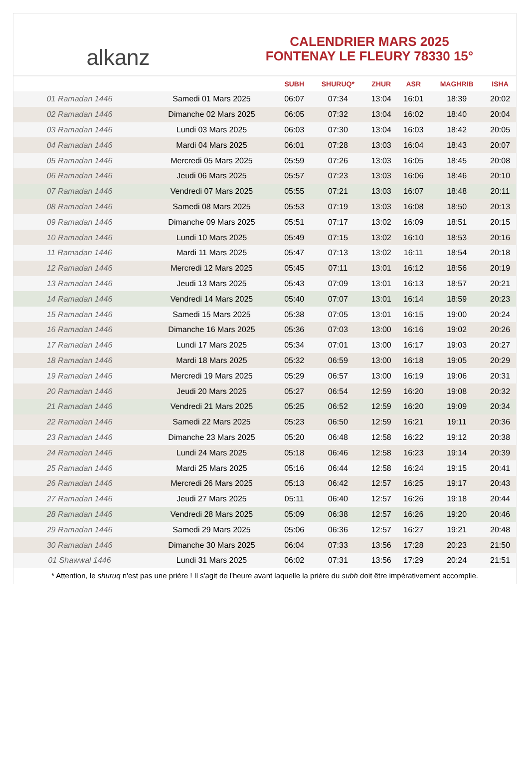alkanz
CALENDRIER MARS 2025
FONTENAY LE FLEURY 78330 15°
| | | SUBH | SHURUQ* | ZHUR | ASR | MAGHRIB | ISHA |
| --- | --- | --- | --- | --- | --- | --- | --- |
| 01 Ramadan 1446 | Samedi 01 Mars 2025 | 06:07 | 07:34 | 13:04 | 16:01 | 18:39 | 20:02 |
| 02 Ramadan 1446 | Dimanche 02 Mars 2025 | 06:05 | 07:32 | 13:04 | 16:02 | 18:40 | 20:04 |
| 03 Ramadan 1446 | Lundi 03 Mars 2025 | 06:03 | 07:30 | 13:04 | 16:03 | 18:42 | 20:05 |
| 04 Ramadan 1446 | Mardi 04 Mars 2025 | 06:01 | 07:28 | 13:03 | 16:04 | 18:43 | 20:07 |
| 05 Ramadan 1446 | Mercredi 05 Mars 2025 | 05:59 | 07:26 | 13:03 | 16:05 | 18:45 | 20:08 |
| 06 Ramadan 1446 | Jeudi 06 Mars 2025 | 05:57 | 07:23 | 13:03 | 16:06 | 18:46 | 20:10 |
| 07 Ramadan 1446 | Vendredi 07 Mars 2025 | 05:55 | 07:21 | 13:03 | 16:07 | 18:48 | 20:11 |
| 08 Ramadan 1446 | Samedi 08 Mars 2025 | 05:53 | 07:19 | 13:03 | 16:08 | 18:50 | 20:13 |
| 09 Ramadan 1446 | Dimanche 09 Mars 2025 | 05:51 | 07:17 | 13:02 | 16:09 | 18:51 | 20:15 |
| 10 Ramadan 1446 | Lundi 10 Mars 2025 | 05:49 | 07:15 | 13:02 | 16:10 | 18:53 | 20:16 |
| 11 Ramadan 1446 | Mardi 11 Mars 2025 | 05:47 | 07:13 | 13:02 | 16:11 | 18:54 | 20:18 |
| 12 Ramadan 1446 | Mercredi 12 Mars 2025 | 05:45 | 07:11 | 13:01 | 16:12 | 18:56 | 20:19 |
| 13 Ramadan 1446 | Jeudi 13 Mars 2025 | 05:43 | 07:09 | 13:01 | 16:13 | 18:57 | 20:21 |
| 14 Ramadan 1446 | Vendredi 14 Mars 2025 | 05:40 | 07:07 | 13:01 | 16:14 | 18:59 | 20:23 |
| 15 Ramadan 1446 | Samedi 15 Mars 2025 | 05:38 | 07:05 | 13:01 | 16:15 | 19:00 | 20:24 |
| 16 Ramadan 1446 | Dimanche 16 Mars 2025 | 05:36 | 07:03 | 13:00 | 16:16 | 19:02 | 20:26 |
| 17 Ramadan 1446 | Lundi 17 Mars 2025 | 05:34 | 07:01 | 13:00 | 16:17 | 19:03 | 20:27 |
| 18 Ramadan 1446 | Mardi 18 Mars 2025 | 05:32 | 06:59 | 13:00 | 16:18 | 19:05 | 20:29 |
| 19 Ramadan 1446 | Mercredi 19 Mars 2025 | 05:29 | 06:57 | 13:00 | 16:19 | 19:06 | 20:31 |
| 20 Ramadan 1446 | Jeudi 20 Mars 2025 | 05:27 | 06:54 | 12:59 | 16:20 | 19:08 | 20:32 |
| 21 Ramadan 1446 | Vendredi 21 Mars 2025 | 05:25 | 06:52 | 12:59 | 16:20 | 19:09 | 20:34 |
| 22 Ramadan 1446 | Samedi 22 Mars 2025 | 05:23 | 06:50 | 12:59 | 16:21 | 19:11 | 20:36 |
| 23 Ramadan 1446 | Dimanche 23 Mars 2025 | 05:20 | 06:48 | 12:58 | 16:22 | 19:12 | 20:38 |
| 24 Ramadan 1446 | Lundi 24 Mars 2025 | 05:18 | 06:46 | 12:58 | 16:23 | 19:14 | 20:39 |
| 25 Ramadan 1446 | Mardi 25 Mars 2025 | 05:16 | 06:44 | 12:58 | 16:24 | 19:15 | 20:41 |
| 26 Ramadan 1446 | Mercredi 26 Mars 2025 | 05:13 | 06:42 | 12:57 | 16:25 | 19:17 | 20:43 |
| 27 Ramadan 1446 | Jeudi 27 Mars 2025 | 05:11 | 06:40 | 12:57 | 16:26 | 19:18 | 20:44 |
| 28 Ramadan 1446 | Vendredi 28 Mars 2025 | 05:09 | 06:38 | 12:57 | 16:26 | 19:20 | 20:46 |
| 29 Ramadan 1446 | Samedi 29 Mars 2025 | 05:06 | 06:36 | 12:57 | 16:27 | 19:21 | 20:48 |
| 30 Ramadan 1446 | Dimanche 30 Mars 2025 | 06:04 | 07:33 | 13:56 | 17:28 | 20:23 | 21:50 |
| 01 Shawwal 1446 | Lundi 31 Mars 2025 | 06:02 | 07:31 | 13:56 | 17:29 | 20:24 | 21:51 |
* Attention, le shuruq n'est pas une prière ! Il s'agit de l'heure avant laquelle la prière du subh doit être impérativement accomplie.